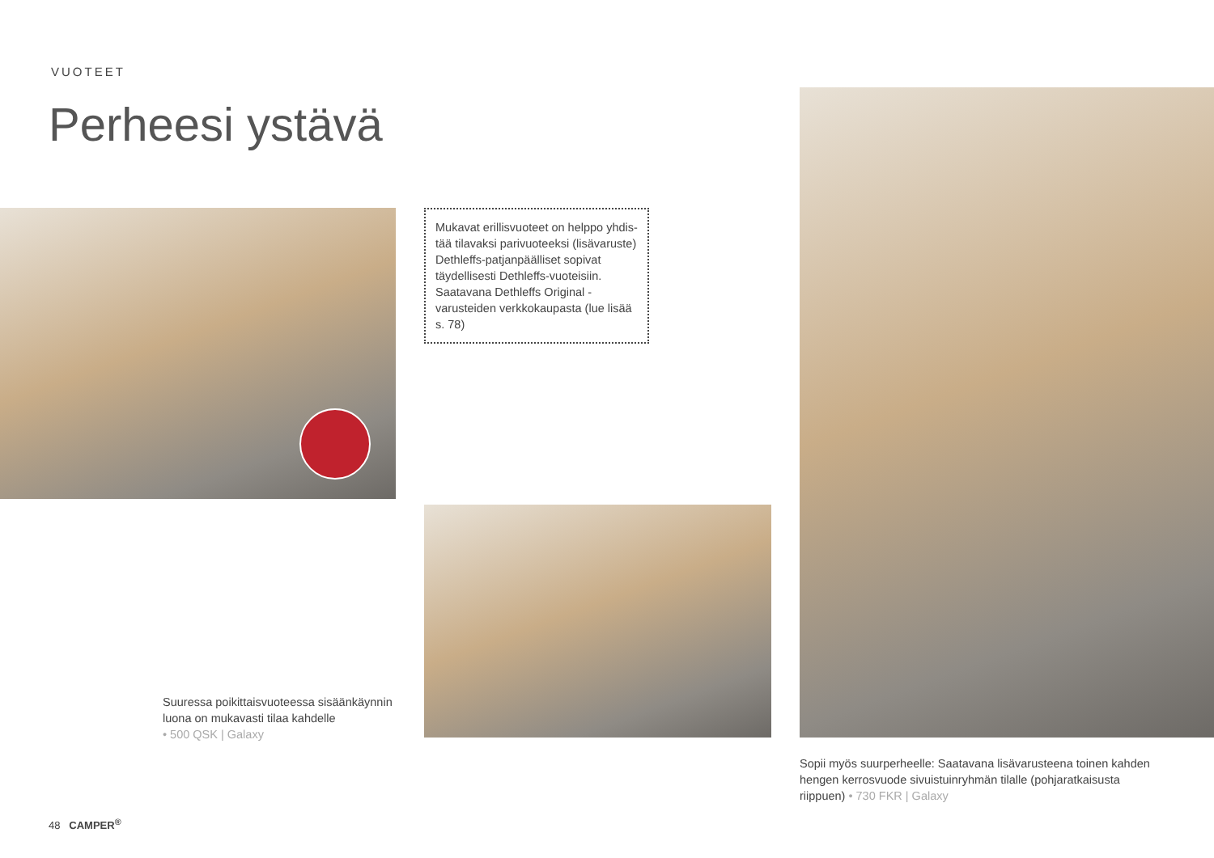VUOTEET
Perheesi ystävä
Mukavat erillisvuoteet on helppo yhdis­tää tilavaksi parivuoteeksi (lisävaruste) Dethleffs-patjanpäälliset sopivat täydel­lisesti Dethleffs-vuoteisiin. Saatavana Dethleffs Original -varusteiden verkko­kaupasta (lue lisää s. 78)
Suuressa poikittaisvuoteessa sisäänkäynnin luona on mukavasti tilaa kahdelle
• 500 QSK | Galaxy
Sopii myös suurperheelle: Saatavana lisävarusteena toinen kahden hengen kerrosvuode sivuistuinryhmän tilalle (pohjaratkaisusta riippuen) • 730 FKR | Galaxy
48 CAMPER<sup>®</sup>